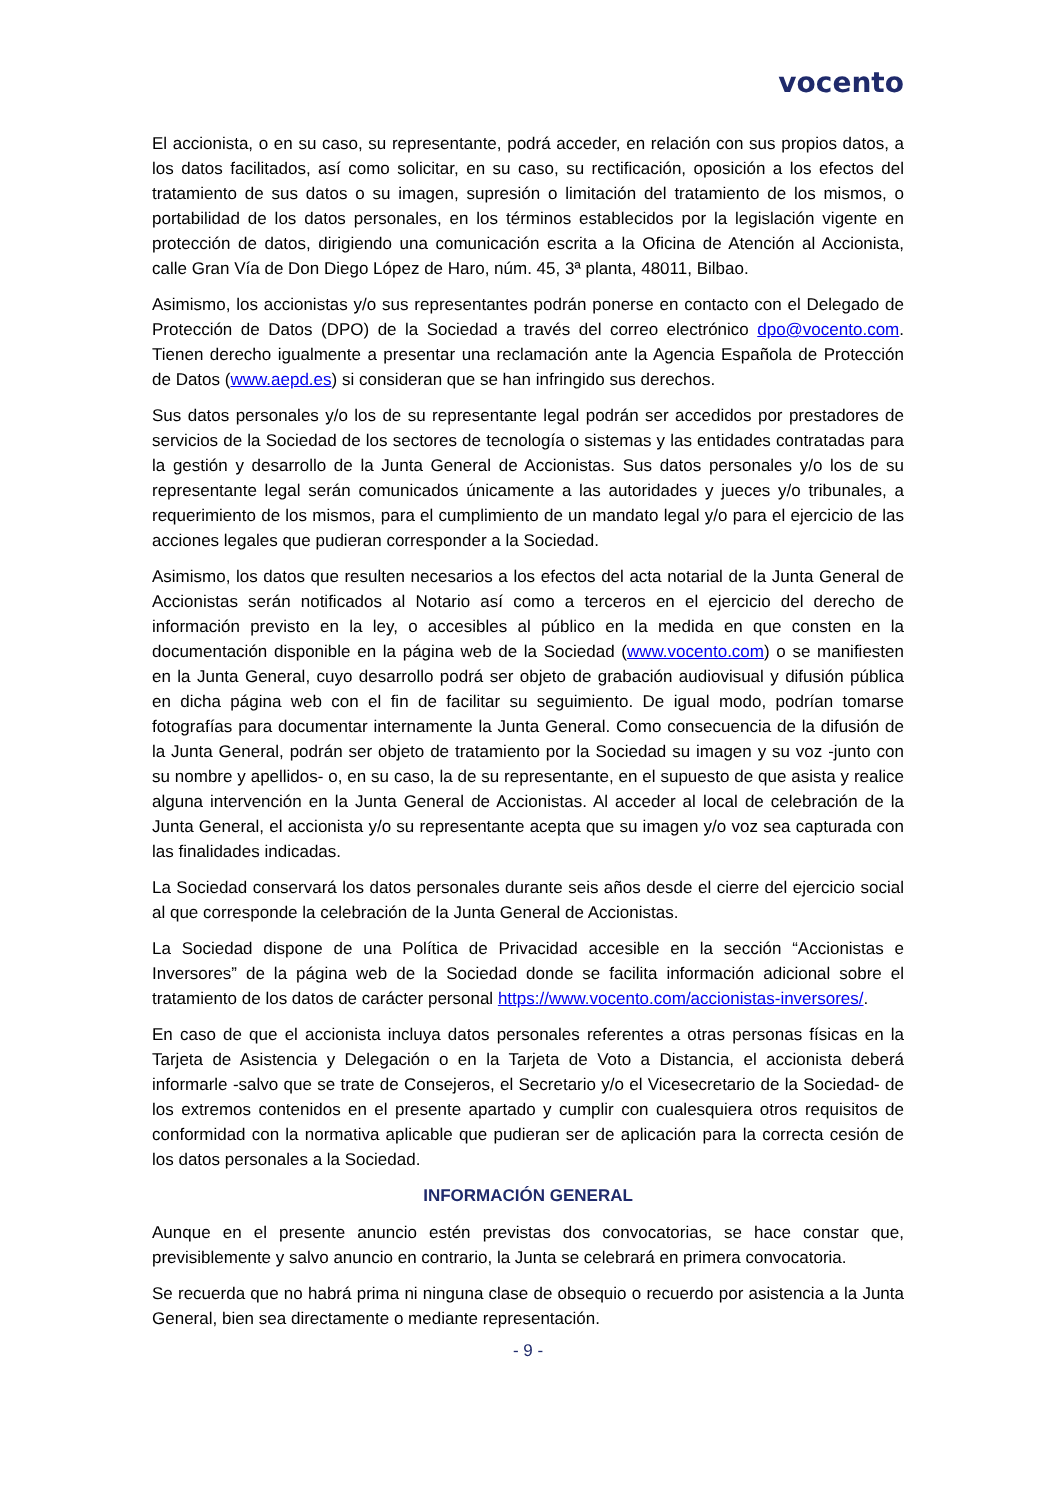vocento
El accionista, o en su caso, su representante, podrá acceder, en relación con sus propios datos, a los datos facilitados, así como solicitar, en su caso, su rectificación, oposición a los efectos del tratamiento de sus datos o su imagen, supresión o limitación del tratamiento de los mismos, o portabilidad de los datos personales, en los términos establecidos por la legislación vigente en protección de datos, dirigiendo una comunicación escrita a la Oficina de Atención al Accionista, calle Gran Vía de Don Diego López de Haro, núm. 45, 3ª planta, 48011, Bilbao.
Asimismo, los accionistas y/o sus representantes podrán ponerse en contacto con el Delegado de Protección de Datos (DPO) de la Sociedad a través del correo electrónico dpo@vocento.com. Tienen derecho igualmente a presentar una reclamación ante la Agencia Española de Protección de Datos (www.aepd.es) si consideran que se han infringido sus derechos.
Sus datos personales y/o los de su representante legal podrán ser accedidos por prestadores de servicios de la Sociedad de los sectores de tecnología o sistemas y las entidades contratadas para la gestión y desarrollo de la Junta General de Accionistas. Sus datos personales y/o los de su representante legal serán comunicados únicamente a las autoridades y jueces y/o tribunales, a requerimiento de los mismos, para el cumplimiento de un mandato legal y/o para el ejercicio de las acciones legales que pudieran corresponder a la Sociedad.
Asimismo, los datos que resulten necesarios a los efectos del acta notarial de la Junta General de Accionistas serán notificados al Notario así como a terceros en el ejercicio del derecho de información previsto en la ley, o accesibles al público en la medida en que consten en la documentación disponible en la página web de la Sociedad (www.vocento.com) o se manifiesten en la Junta General, cuyo desarrollo podrá ser objeto de grabación audiovisual y difusión pública en dicha página web con el fin de facilitar su seguimiento. De igual modo, podrían tomarse fotografías para documentar internamente la Junta General. Como consecuencia de la difusión de la Junta General, podrán ser objeto de tratamiento por la Sociedad su imagen y su voz -junto con su nombre y apellidos- o, en su caso, la de su representante, en el supuesto de que asista y realice alguna intervención en la Junta General de Accionistas. Al acceder al local de celebración de la Junta General, el accionista y/o su representante acepta que su imagen y/o voz sea capturada con las finalidades indicadas.
La Sociedad conservará los datos personales durante seis años desde el cierre del ejercicio social al que corresponde la celebración de la Junta General de Accionistas.
La Sociedad dispone de una Política de Privacidad accesible en la sección “Accionistas e Inversores” de la página web de la Sociedad donde se facilita información adicional sobre el tratamiento de los datos de carácter personal https://www.vocento.com/accionistas-inversores/.
En caso de que el accionista incluya datos personales referentes a otras personas físicas en la Tarjeta de Asistencia y Delegación o en la Tarjeta de Voto a Distancia, el accionista deberá informarle -salvo que se trate de Consejeros, el Secretario y/o el Vicesecretario de la Sociedad- de los extremos contenidos en el presente apartado y cumplir con cualesquiera otros requisitos de conformidad con la normativa aplicable que pudieran ser de aplicación para la correcta cesión de los datos personales a la Sociedad.
INFORMACIÓN GENERAL
Aunque en el presente anuncio estén previstas dos convocatorias, se hace constar que, previsiblemente y salvo anuncio en contrario, la Junta se celebrará en primera convocatoria.
Se recuerda que no habrá prima ni ninguna clase de obsequio o recuerdo por asistencia a la Junta General, bien sea directamente o mediante representación.
- 9 -